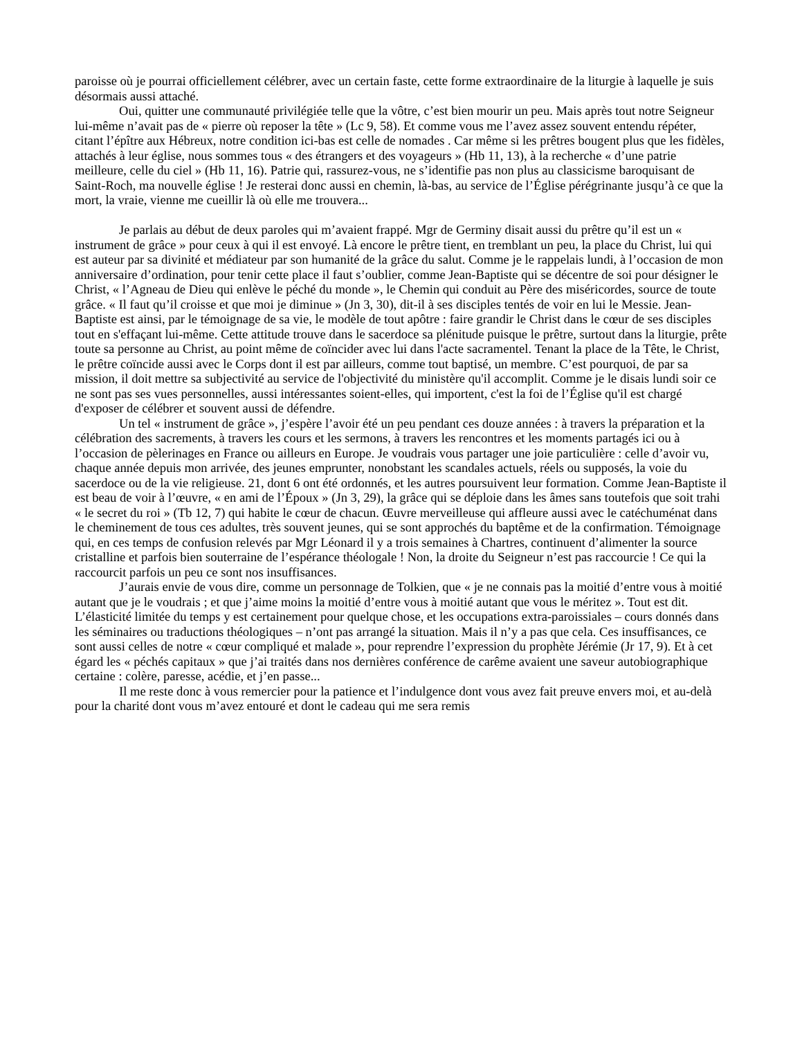paroisse où je pourrai officiellement célébrer, avec un certain faste, cette forme extraordinaire de la liturgie à laquelle je suis désormais aussi attaché.
Oui, quitter une communauté privilégiée telle que la vôtre, c’est bien mourir un peu. Mais après tout notre Seigneur lui-même n’avait pas de « pierre où reposer la tête » (Lc 9, 58). Et comme vous me l’avez assez souvent entendu répéter, citant l’épître aux Hébreux, notre condition ici-bas est celle de nomades . Car même si les prêtres bougent plus que les fidèles, attachés à leur église, nous sommes tous « des étrangers et des voyageurs » (Hb 11, 13), à la recherche « d’une patrie meilleure, celle du ciel » (Hb 11, 16). Patrie qui, rassurez-vous, ne s’identifie pas non plus au classicisme baroquisant de Saint-Roch, ma nouvelle église ! Je resterai donc aussi en chemin, là-bas, au service de l’Église pérégrinante jusqu’à ce que la mort, la vraie, vienne me cueillir là où elle me trouvera...
Je parlais au début de deux paroles qui m’avaient frappé. Mgr de Germiny disait aussi du prêtre qu’il est un « instrument de grâce » pour ceux à qui il est envoyé. Là encore le prêtre tient, en tremblant un peu, la place du Christ, lui qui est auteur par sa divinité et médiateur par son humanité de la grâce du salut. Comme je le rappelais lundi, à l’occasion de mon anniversaire d’ordination, pour tenir cette place il faut s’oublier, comme Jean-Baptiste qui se décentre de soi pour désigner le Christ, « l’Agneau de Dieu qui enlève le péché du monde », le Chemin qui conduit au Père des miséricordes, source de toute grâce. « Il faut qu’il croisse et que moi je diminue » (Jn 3, 30), dit-il à ses disciples tentés de voir en lui le Messie. Jean-Baptiste est ainsi, par le témoignage de sa vie, le modèle de tout apôtre : faire grandir le Christ dans le cœur de ses disciples tout en s'effaçant lui-même. Cette attitude trouve dans le sacerdoce sa plénitude puisque le prêtre, surtout dans la liturgie, prête toute sa personne au Christ, au point même de coïncider avec lui dans l'acte sacramentel. Tenant la place de la Tête, le Christ, le prêtre coïncide aussi avec le Corps dont il est par ailleurs, comme tout baptisé, un membre. C’est pourquoi, de par sa mission, il doit mettre sa subjectivité au service de l'objectivité du ministère qu'il accomplit. Comme je le disais lundi soir ce ne sont pas ses vues personnelles, aussi intéressantes soient-elles, qui importent, c'est la foi de l’Église qu'il est chargé d'exposer de célébrer et souvent aussi de défendre.
Un tel « instrument de grâce », j’espère l’avoir été un peu pendant ces douze années : à travers la préparation et la célébration des sacrements, à travers les cours et les sermons, à travers les rencontres et les moments partagés ici ou à l’occasion de pèlerinages en France ou ailleurs en Europe. Je voudrais vous partager une joie particulière : celle d’avoir vu, chaque année depuis mon arrivée, des jeunes emprunter, nonobstant les scandales actuels, réels ou supposés, la voie du sacerdoce ou de la vie religieuse. 21, dont 6 ont été ordonnés, et les autres poursuivent leur formation. Comme Jean-Baptiste il est beau de voir à l’œuvre, « en ami de l’Époux » (Jn 3, 29), la grâce qui se déploie dans les âmes sans toutefois que soit trahi « le secret du roi » (Tb 12, 7) qui habite le cœur de chacun. Œuvre merveilleuse qui affleure aussi avec le catéchuménat dans le cheminement de tous ces adultes, très souvent jeunes, qui se sont approchés du baptême et de la confirmation. Témoignage qui, en ces temps de confusion relevés par Mgr Léonard il y a trois semaines à Chartres, continuent d’alimenter la source cristalline et parfois bien souterraine de l’espérance théologale ! Non, la droite du Seigneur n’est pas raccourcie ! Ce qui la raccourcit parfois un peu ce sont nos insuffisances.
J’aurais envie de vous dire, comme un personnage de Tolkien, que « je ne connais pas la moitié d’entre vous à moitié autant que je le voudrais ; et que j’aime moins la moitié d’entre vous à moitié autant que vous le méritez ». Tout est dit. L’élasticité limitée du temps y est certainement pour quelque chose, et les occupations extra-paroissiales – cours donnés dans les séminaires ou traductions théologiques – n’ont pas arrangé la situation. Mais il n’y a pas que cela. Ces insuffisances, ce sont aussi celles de notre « cœur compliqué et malade », pour reprendre l’expression du prophète Jérémie (Jr 17, 9). Et à cet égard les « péchés capitaux » que j’ai traités dans nos dernières conférence de carême avaient une saveur autobiographique certaine : colère, paresse, acédie, et j’en passe...
Il me reste donc à vous remercier pour la patience et l’indulgence dont vous avez fait preuve envers moi, et au-delà pour la charité dont vous m’avez entouré et dont le cadeau qui me sera remis